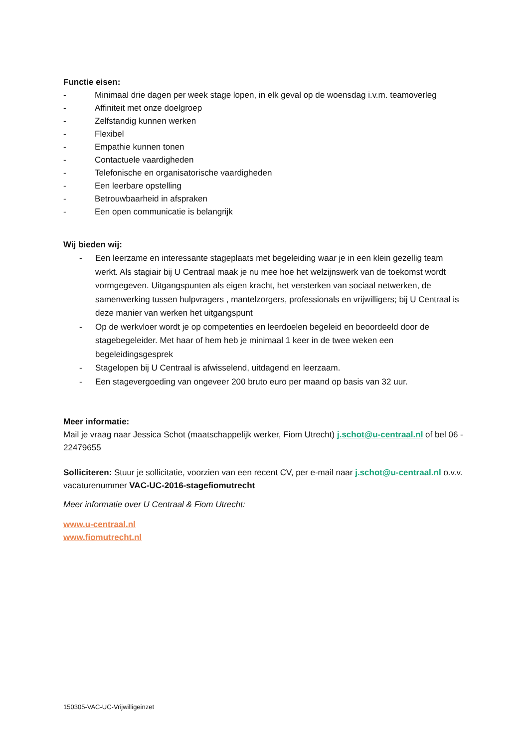Functie eisen:
- Minimaal drie dagen per week stage lopen, in elk geval op de woensdag i.v.m. teamoverleg
- Affiniteit met onze doelgroep
- Zelfstandig kunnen werken
- Flexibel
- Empathie kunnen tonen
- Contactuele vaardigheden
- Telefonische en organisatorische vaardigheden
- Een leerbare opstelling
- Betrouwbaarheid in afspraken
- Een open communicatie is belangrijk
Wij bieden wij:
- Een leerzame en interessante stageplaats met begeleiding waar je in een klein gezellig team werkt. Als stagiair bij U Centraal maak je nu mee hoe het welzijnswerk van de toekomst wordt vormgegeven. Uitgangspunten als eigen kracht, het versterken van sociaal netwerken, de samenwerking tussen hulpvragers , mantelzorgers, professionals en vrijwilligers; bij U Centraal is deze manier van werken het uitgangspunt
- Op de werkvloer wordt je op competenties en leerdoelen begeleid en beoordeeld door de stagebegeleider. Met haar of hem heb je minimaal 1 keer in de twee weken een begeleidingsgesprek
- Stagelopen bij U Centraal is afwisselend, uitdagend en leerzaam.
- Een stagevergoeding van ongeveer 200 bruto euro per maand op basis van 32 uur.
Meer informatie:
Mail je vraag naar Jessica Schot (maatschappelijk werker, Fiom Utrecht) j.schot@u-centraal.nl of bel 06 - 22479655
Solliciteren: Stuur je sollicitatie, voorzien van een recent CV, per e-mail naar j.schot@u-centraal.nl o.v.v. vacaturenummer VAC-UC-2016-stagefiomutrecht
Meer informatie over U Centraal & Fiom Utrecht:
www.u-centraal.nl
www.fiomutrecht.nl
150305-VAC-UC-Vrijwilligeinzet